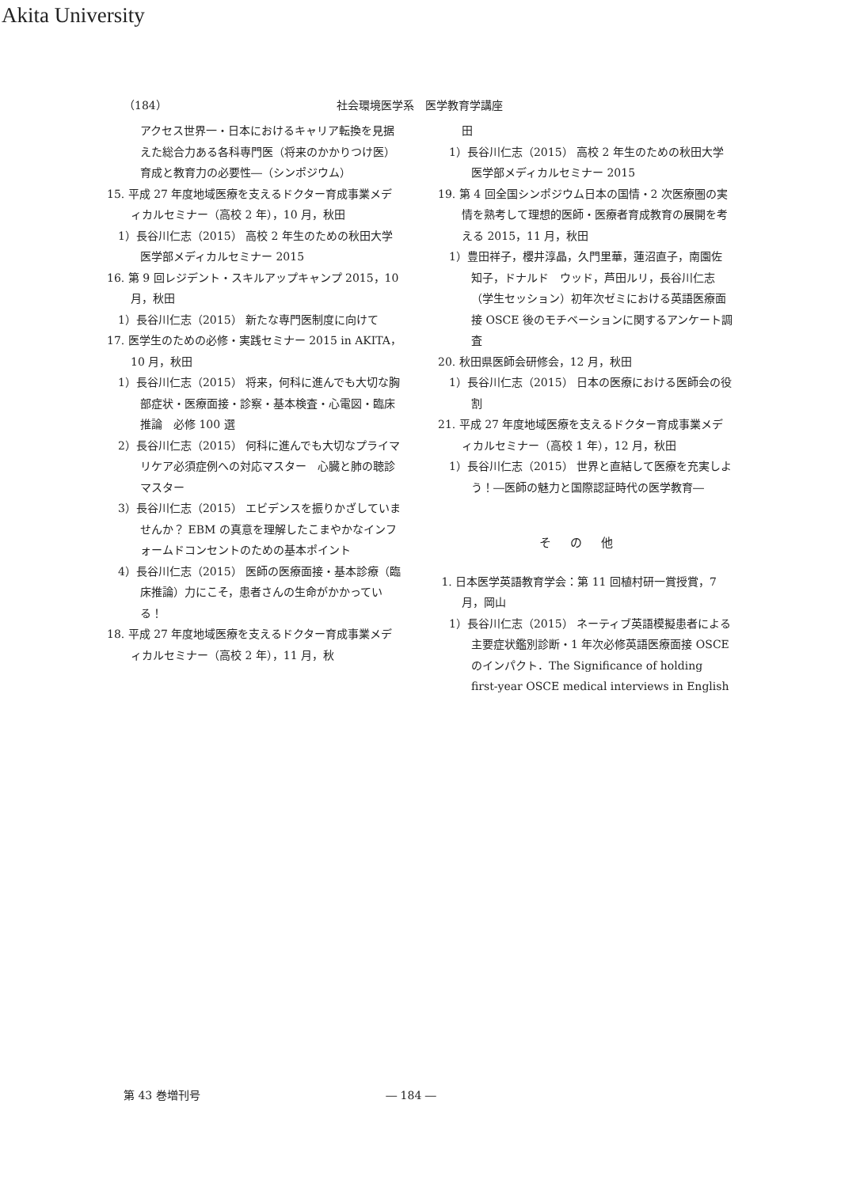Akita University
（184） 社会環境医学系　医学教育学講座
アクセス世界一・日本におけるキャリア転換を見据えた総合力ある各科専門医（将来のかかりつけ医）育成と教育力の必要性―（シンポジウム）
15. 平成 27 年度地域医療を支えるドクター育成事業メディカルセミナー（高校 2 年），10 月，秋田
1）長谷川仁志（2015） 高校 2 年生のための秋田大学医学部メディカルセミナー 2015
16. 第 9 回レジデント・スキルアップキャンプ 2015，10 月，秋田
1）長谷川仁志（2015） 新たな専門医制度に向けて
17. 医学生のための必修・実践セミナー 2015 in AKITA，10 月，秋田
1）長谷川仁志（2015） 将来，何科に進んでも大切な胸部症状・医療面接・診察・基本検査・心電図・臨床推論　必修 100 選
2）長谷川仁志（2015） 何科に進んでも大切なプライマリケア必須症例への対応マスター　心臓と肺の聴診マスター
3）長谷川仁志（2015） エビデンスを振りかざしていませんか？ EBM の真意を理解したこまやかなインフォームドコンセントのための基本ポイント
4）長谷川仁志（2015） 医師の医療面接・基本診療（臨床推論）力にこそ，患者さんの生命がかかっている！
18. 平成 27 年度地域医療を支えるドクター育成事業メディカルセミナー（高校 2 年），11 月，秋
田
1）長谷川仁志（2015） 高校 2 年生のための秋田大学医学部メディカルセミナー 2015
19. 第 4 回全国シンポジウム日本の国情・2 次医療圏の実情を熟考して理想的医師・医療者育成教育の展開を考える 2015，11 月，秋田
1）豊田祥子，櫻井淳晶，久門里華，蓮沼直子，南園佐知子，ドナルド　ウッド，芦田ルリ，長谷川仁志（学生セッション）初年次ゼミにおける英語医療面接 OSCE 後のモチベーションに関するアンケート調査
20. 秋田県医師会研修会，12 月，秋田
1）長谷川仁志（2015） 日本の医療における医師会の役割
21. 平成 27 年度地域医療を支えるドクター育成事業メディカルセミナー（高校 1 年），12 月，秋田
1）長谷川仁志（2015） 世界と直結して医療を充実しよう！―医師の魅力と国際認証時代の医学教育―
その他
1. 日本医学英語教育学会：第 11 回植村研一賞授賞，7 月，岡山
1）長谷川仁志（2015） ネーティブ英語模擬患者による主要症状鑑別診断・1 年次必修英語医療面接 OSCE のインパクト．The Significance of holding first-year OSCE medical interviews in English
第 43 巻増刊号 ― 184 ―